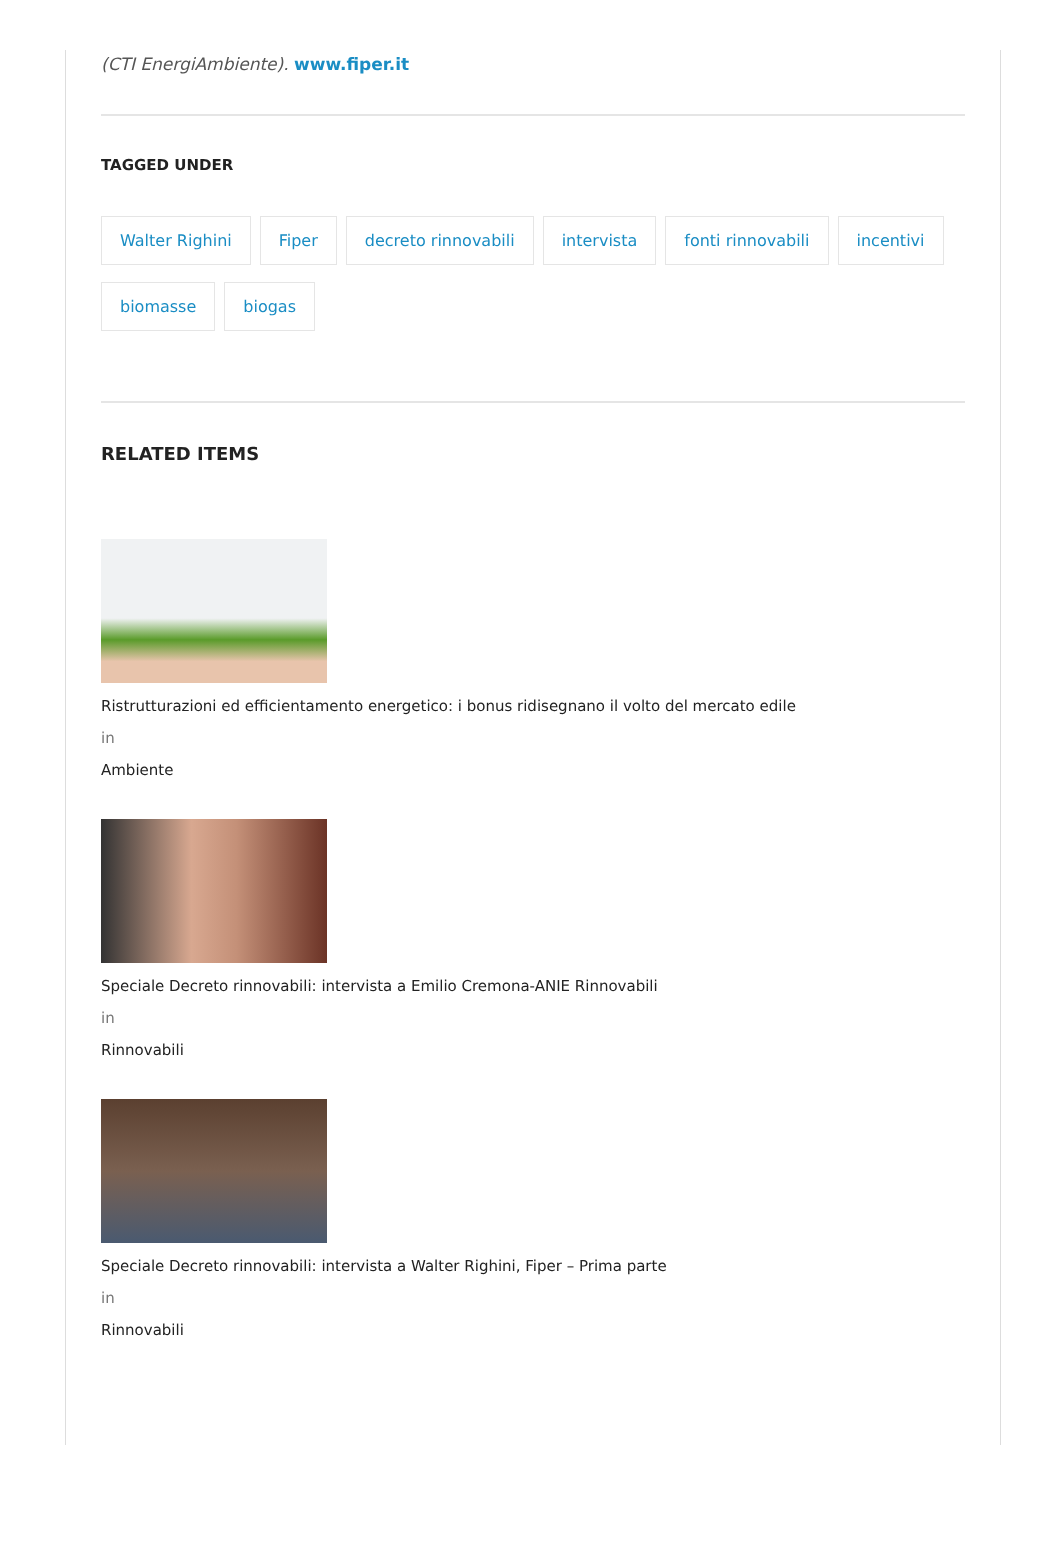(CTI EnergiAmbiente). www.fiper.it
TAGGED UNDER
Walter Righini Fiper decreto rinnovabili intervista fonti rinnovabili incentivi biomasse biogas
RELATED ITEMS
Ristrutturazioni ed efficientamento energetico: i bonus ridisegnano il volto del mercato edile
in
Ambiente
Speciale Decreto rinnovabili: intervista a Emilio Cremona-ANIE Rinnovabili
in
Rinnovabili
Speciale Decreto rinnovabili: intervista a Walter Righini, Fiper – Prima parte
in
Rinnovabili